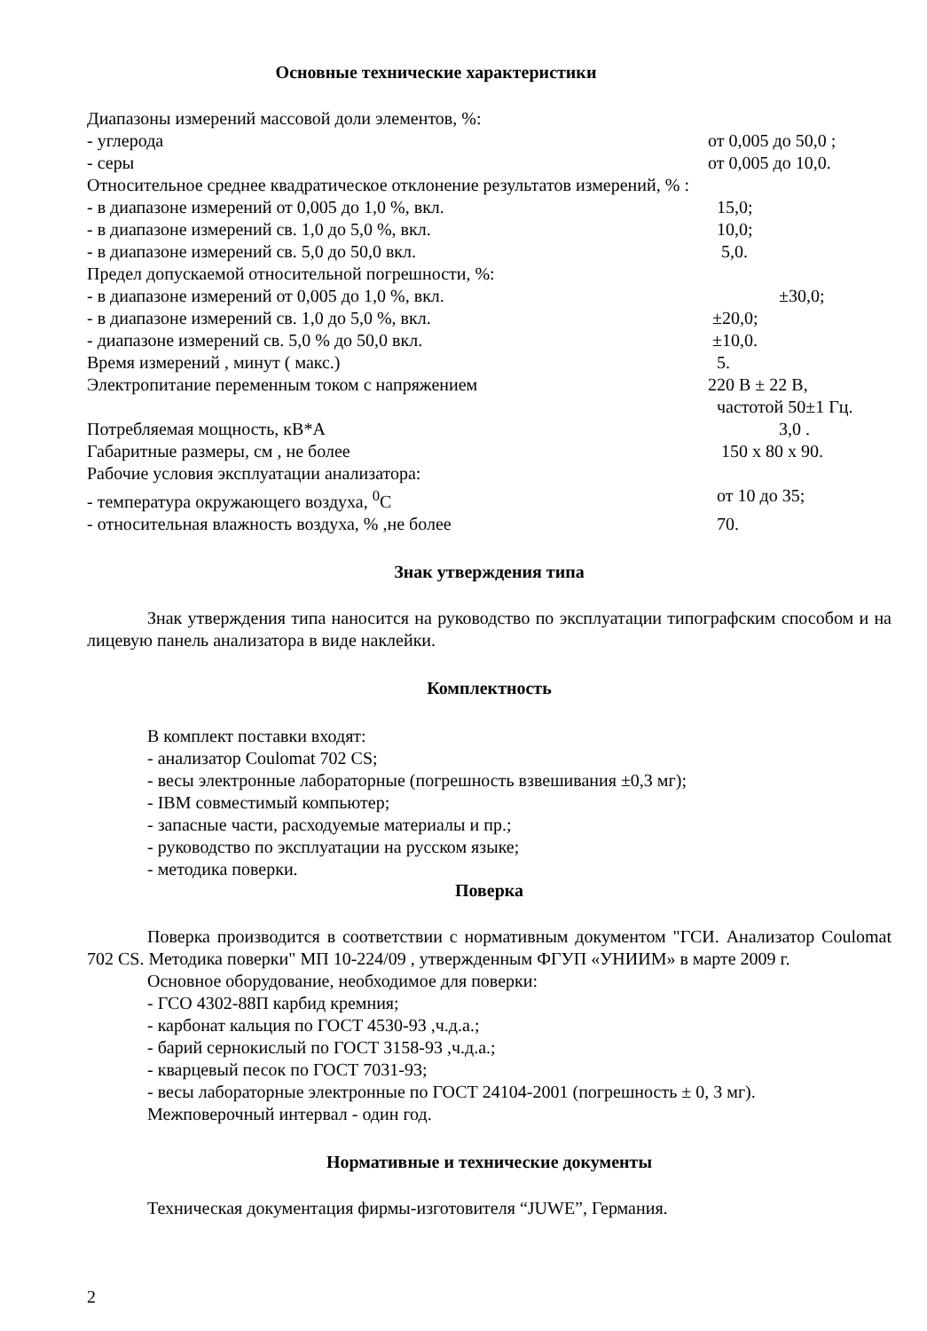Основные технические характеристики
Диапазоны измерений массовой доли элементов, %:
- углерода от 0,005 до 50,0 ;
- серы от 0,005 до 10,0.
Относительное среднее квадратическое отклонение результатов измерений, % :
- в диапазоне измерений от 0,005 до 1,0 %, вкл. 15,0;
- в диапазоне измерений св. 1,0 до 5,0 %, вкл. 10,0;
- в диапазоне измерений св. 5,0 до 50,0 вкл. 5,0.
Предел допускаемой относительной погрешности, %:
- в диапазоне измерений от 0,005 до 1,0 %, вкл. ±30,0;
- в диапазоне измерений св. 1,0 до 5,0 %, вкл. ±20,0;
- диапазоне измерений св. 5,0 % до 50,0 вкл. ±10,0.
Время измерений , минут ( макс.) 5.
Электропитание переменным током с напряжением 220 В ± 22 В,
частотой 50±1 Гц.
Потребляемая мощность, кВ*А 3,0 .
Габаритные размеры, см , не более 150 х 80 х 90.
Рабочие условия эксплуатации анализатора:
- температура окружающего воздуха, <sup>0</sup>С от 10 до 35;
- относительная влажность воздуха, % ,не более 70.
Знак утверждения типа
Знак утверждения типа наносится на руководство по эксплуатации типографским способом и на лицевую панель анализатора в виде наклейки.
Комплектность
В комплект поставки входят:
- анализатор Coulomat 702 CS;
- весы электронные лабораторные (погрешность взвешивания ±0,3 мг);
- IBM совместимый компьютер;
- запасные части, расходуемые материалы и пр.;
- руководство по эксплуатации на русском языке;
- методика поверки.
Поверка
Поверка производится в соответствии с нормативным документом "ГСИ. Анализатор Coulomat 702 CS. Методика поверки" МП 10-224/09 , утвержденным ФГУП «УНИИМ» в марте 2009 г.
Основное оборудование, необходимое для поверки:
- ГСО 4302-88П карбид кремния;
- карбонат кальция по ГОСТ 4530-93 ,ч.д.а.;
- барий сернокислый по ГОСТ 3158-93 ,ч.д.а.;
- кварцевый песок по ГОСТ 7031-93;
- весы лабораторные электронные по ГОСТ 24104-2001 (погрешность ± 0, 3 мг).
Межповерочный интервал - один год.
Нормативные и технические документы
Техническая документация фирмы-изготовителя “JUWE”, Германия.
2